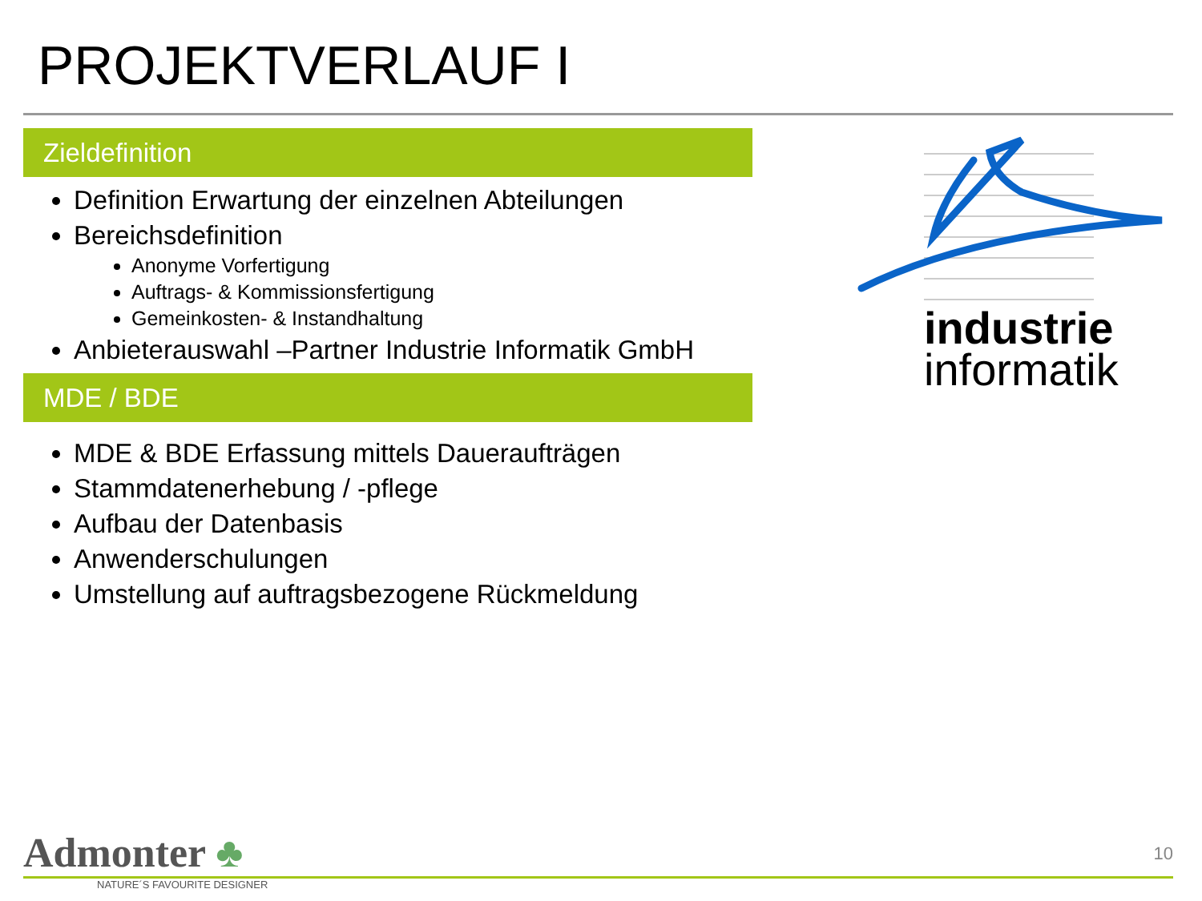PROJEKTVERLAUF I
Zieldefinition
Definition Erwartung der einzelnen Abteilungen
Bereichsdefinition
Anonyme Vorfertigung
Auftrags- & Kommissionsfertigung
Gemeinkosten- & Instandhaltung
Anbieterauswahl –Partner Industrie Informatik GmbH
MDE / BDE
MDE & BDE Erfassung mittels Daueraufträgen
Stammdatenerhebung / -pflege
Aufbau der Datenbasis
Anwenderschulungen
Umstellung auf auftragsbezogene Rückmeldung
industrie
informatik
Admonter ♣
NATURE´S FAVOURITE DESIGNER
10